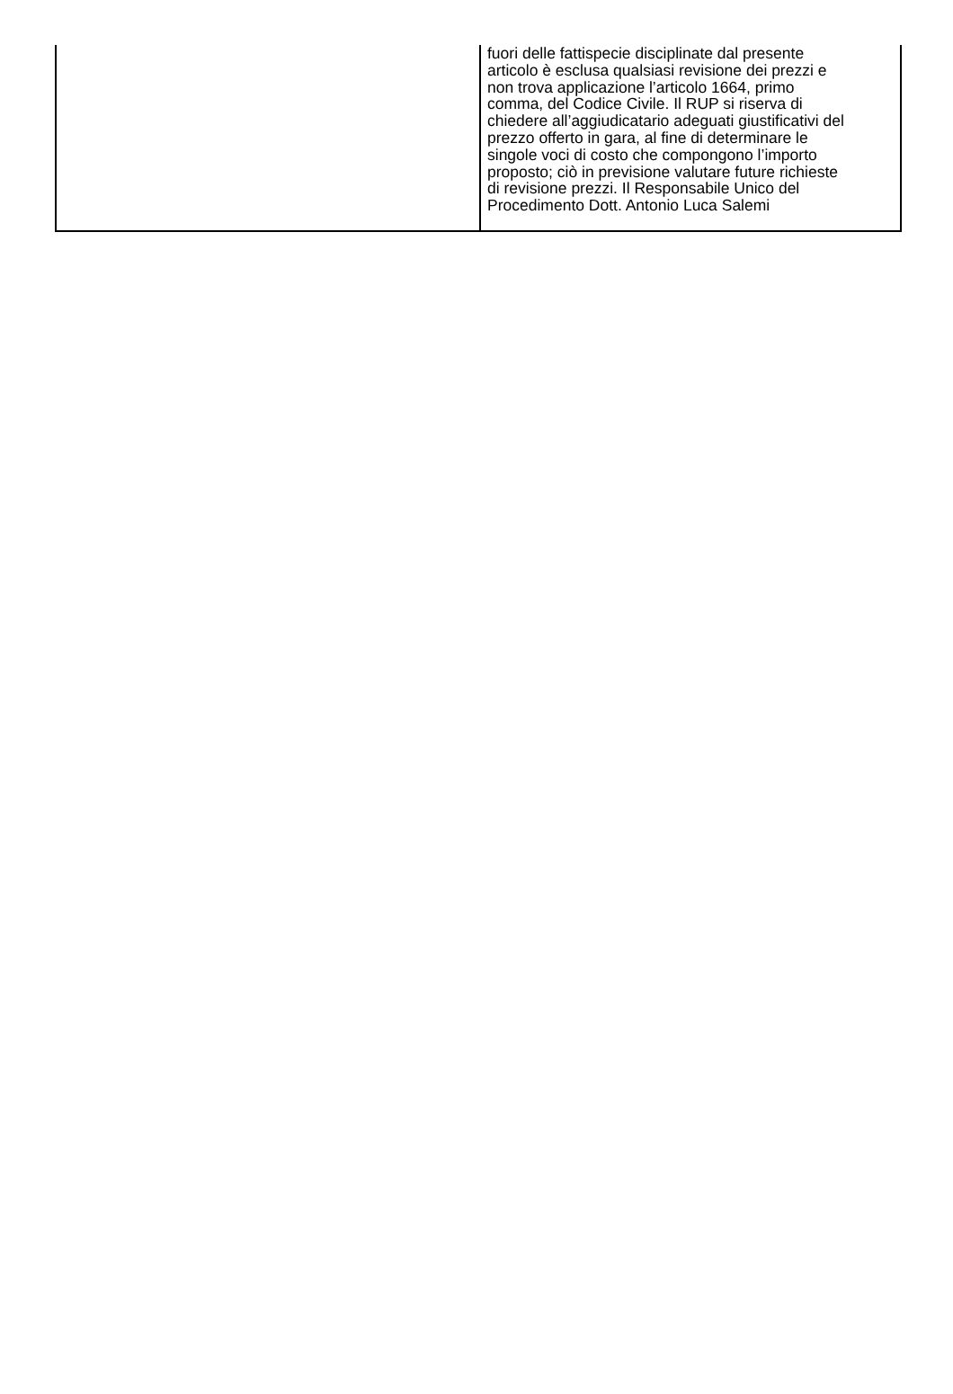| | fuori delle fattispecie disciplinate dal presente articolo è esclusa qualsiasi revisione dei prezzi e non trova applicazione l’articolo 1664, primo comma, del Codice Civile. Il RUP si riserva di chiedere all’aggiudicatario adeguati giustificativi del prezzo offerto in gara, al fine di determinare le singole voci di costo che compongono l’importo proposto; ciò in previsione valutare future richieste di revisione prezzi. Il Responsabile Unico del Procedimento Dott. Antonio Luca Salemi |